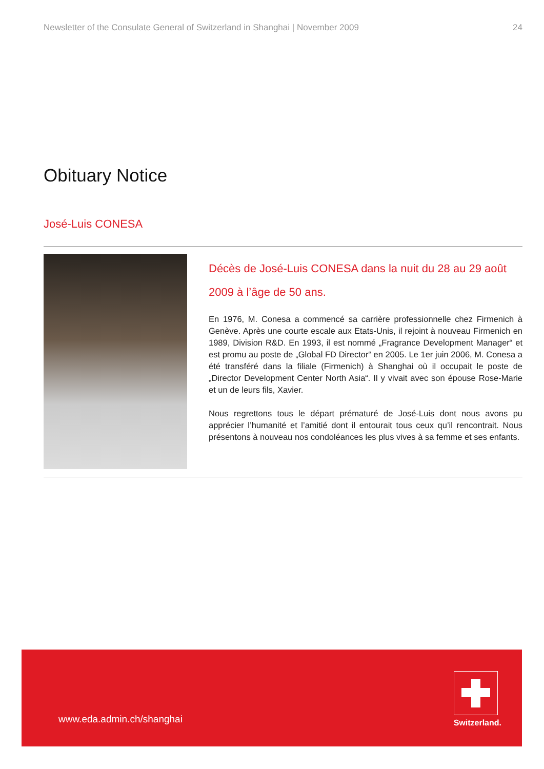Newsletter of the Consulate General of Switzerland in Shanghai | November 2009 24
Obituary Notice
José-Luis CONESA
Décès de José-Luis CONESA dans la nuit du 28 au 29 août 2009 à l’âge de 50 ans.
En 1976, M. Conesa a commencé sa carrière professionnelle chez Firmenich à Genève. Après une courte escale aux Etats-Unis, il rejoint à nouveau Firmenich en 1989, Division R&D. En 1993, il est nommé „Fragrance Development Manager“ et est promu au poste de „Global FD Director“ en 2005. Le 1er juin 2006, M. Conesa a été transféré dans la filiale (Firmenich) à Shanghai où il occupait le poste de „Director Development Center North Asia“. Il y vivait avec son épouse Rose-Marie et un de leurs fils, Xavier.
Nous regrettons tous le départ prématuré de José-Luis dont nous avons pu apprécier l’humanité et l’amitié dont il entourait tous ceux qu’il rencontrait. Nous présentons à nouveau nos condoléances les plus vives à sa femme et ses enfants.
www.eda.admin.ch/shanghai
Switzerland.